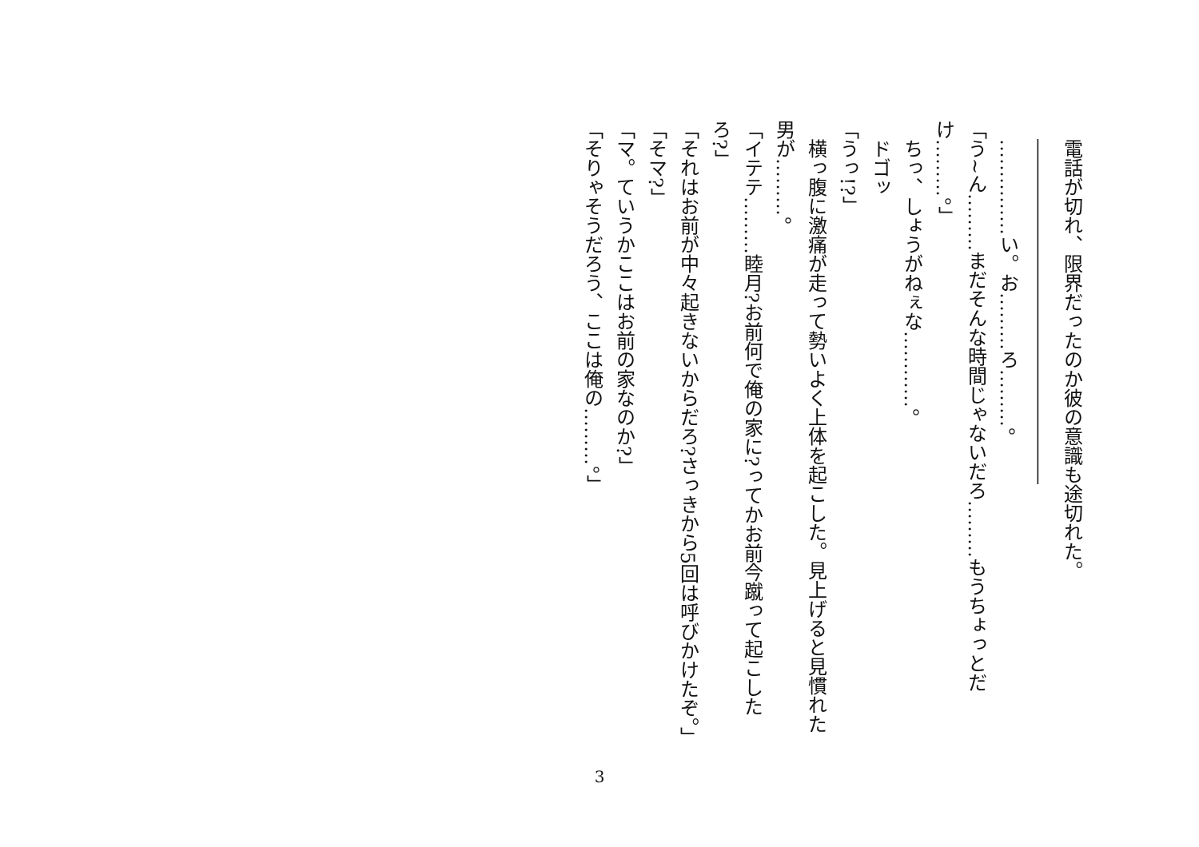電話が切れ、限界だったのか彼の意識も途切れた。
　――――――――――――――――――
　……………い。お………ろ………。
「う~ん………まだそんな時間じゃないだろ………もうちょっとだけ………。」
　ちっ、しょうがねぇな…………。
　ドゴッ
「うっ!?」
　横っ腹に激痛が走って勢いよく上体を起こした。見上げると見慣れた男が………。
「イテテ………睦月?お前何で俺の家に?ってかお前今蹴って起こしたろ?」
「それはお前が中々起きないからだろ?さっきから5回は呼びかけたぞ。」
「そマ?」
「マ。ていうかここはお前の家なのか?」
「そりゃそうだろう、ここは俺の………。」
3